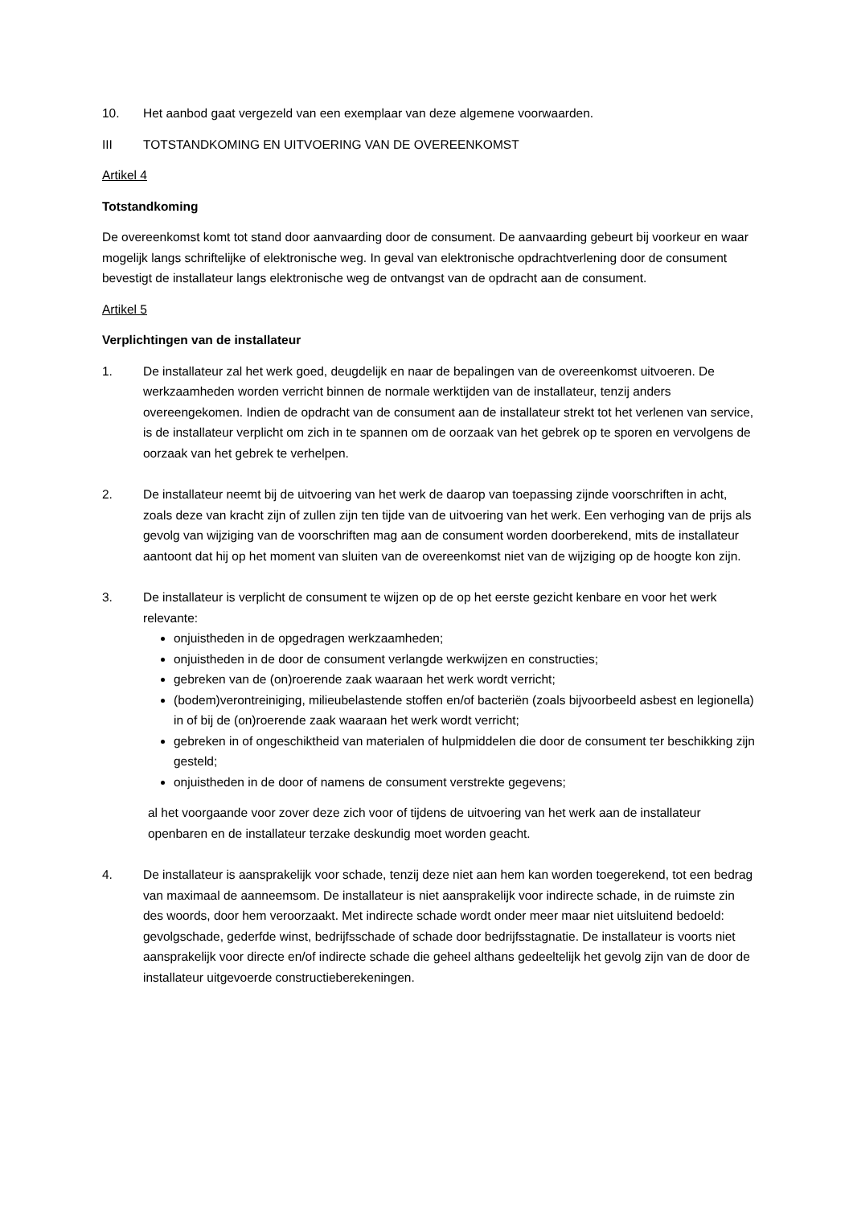10. Het aanbod gaat vergezeld van een exemplaar van deze algemene voorwaarden.
III TOTSTANDKOMING EN UITVOERING VAN DE OVEREENKOMST
Artikel 4
Totstandkoming
De overeenkomst komt tot stand door aanvaarding door de consument. De aanvaarding gebeurt bij voorkeur en waar mogelijk langs schriftelijke of elektronische weg. In geval van elektronische opdrachtverlening door de consument bevestigt de installateur langs elektronische weg de ontvangst van de opdracht aan de consument.
Artikel 5
Verplichtingen van de installateur
1. De installateur zal het werk goed, deugdelijk en naar de bepalingen van de overeenkomst uitvoeren. De werkzaamheden worden verricht binnen de normale werktijden van de installateur, tenzij anders overeengekomen. Indien de opdracht van de consument aan de installateur strekt tot het verlenen van service, is de installateur verplicht om zich in te spannen om de oorzaak van het gebrek op te sporen en vervolgens de oorzaak van het gebrek te verhelpen.
2. De installateur neemt bij de uitvoering van het werk de daarop van toepassing zijnde voorschriften in acht, zoals deze van kracht zijn of zullen zijn ten tijde van de uitvoering van het werk. Een verhoging van de prijs als gevolg van wijziging van de voorschriften mag aan de consument worden doorberekend, mits de installateur aantoont dat hij op het moment van sluiten van de overeenkomst niet van de wijziging op de hoogte kon zijn.
3. De installateur is verplicht de consument te wijzen op de op het eerste gezicht kenbare en voor het werk relevante:
onjuistheden in de opgedragen werkzaamheden;
onjuistheden in de door de consument verlangde werkwijzen en constructies;
gebreken van de (on)roerende zaak waaraan het werk wordt verricht;
(bodem)verontreiniging, milieubelastende stoffen en/of bacteriën (zoals bijvoorbeeld asbest en legionella) in of bij de (on)roerende zaak waaraan het werk wordt verricht;
gebreken in of ongeschiktheid van materialen of hulpmiddelen die door de consument ter beschikking zijn gesteld;
onjuistheden in de door of namens de consument verstrekte gegevens;
al het voorgaande voor zover deze zich voor of tijdens de uitvoering van het werk aan de installateur openbaren en de installateur terzake deskundig moet worden geacht.
4. De installateur is aansprakelijk voor schade, tenzij deze niet aan hem kan worden toegerekend, tot een bedrag van maximaal de aanneemsom. De installateur is niet aansprakelijk voor indirecte schade, in de ruimste zin des woords, door hem veroorzaakt. Met indirecte schade wordt onder meer maar niet uitsluitend bedoeld: gevolgschade, gederfde winst, bedrijfsschade of schade door bedrijfsstagnatie. De installateur is voorts niet aansprakelijk voor directe en/of indirecte schade die geheel althans gedeeltelijk het gevolg zijn van de door de installateur uitgevoerde constructieberekeningen.